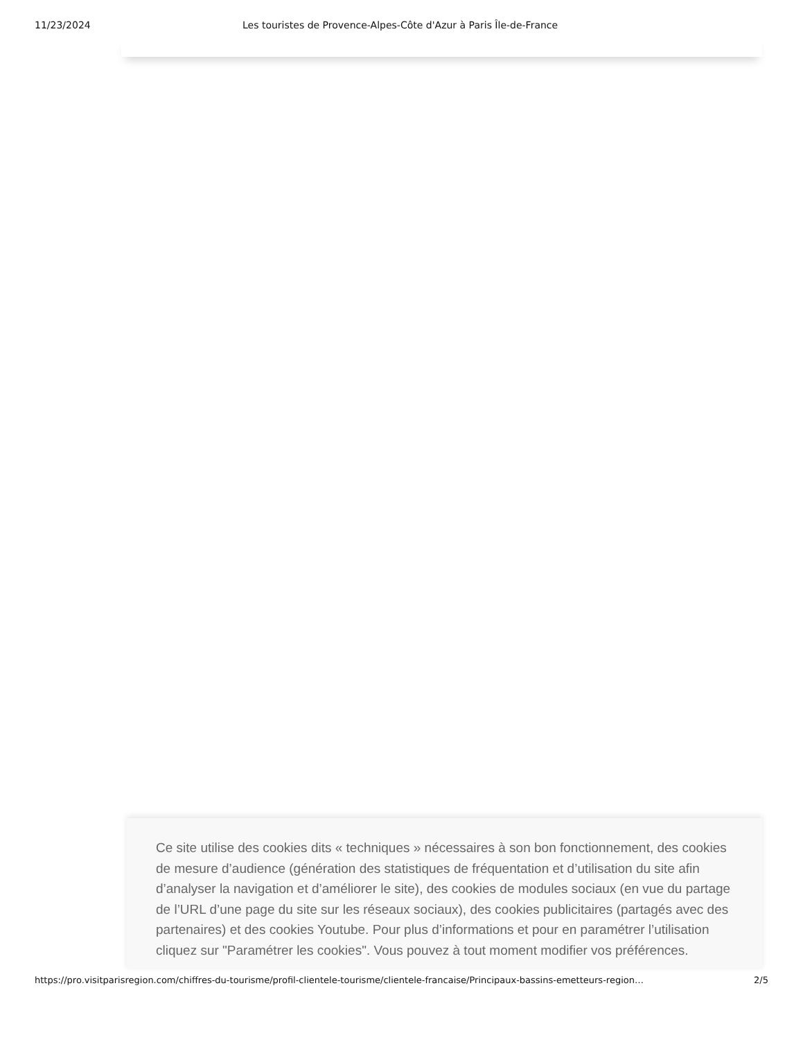11/23/2024 Les touristes de Provence-Alpes-Côte d'Azur à Paris Île-de-France
Ce site utilise des cookies dits « techniques » nécessaires à son bon fonctionnement, des cookies de mesure d’audience (génération des statistiques de fréquentation et d’utilisation du site afin d’analyser la navigation et d’améliorer le site), des cookies de modules sociaux (en vue du partage de l’URL d’une page du site sur les réseaux sociaux), des cookies publicitaires (partagés avec des partenaires) et des cookies Youtube. Pour plus d’informations et pour en paramétrer l’utilisation cliquez sur "Paramétrer les cookies". Vous pouvez à tout moment modifier vos préférences.
https://pro.visitparisregion.com/chiffres-du-tourisme/profil-clientele-tourisme/clientele-francaise/Principaux-bassins-emetteurs-region… 2/5